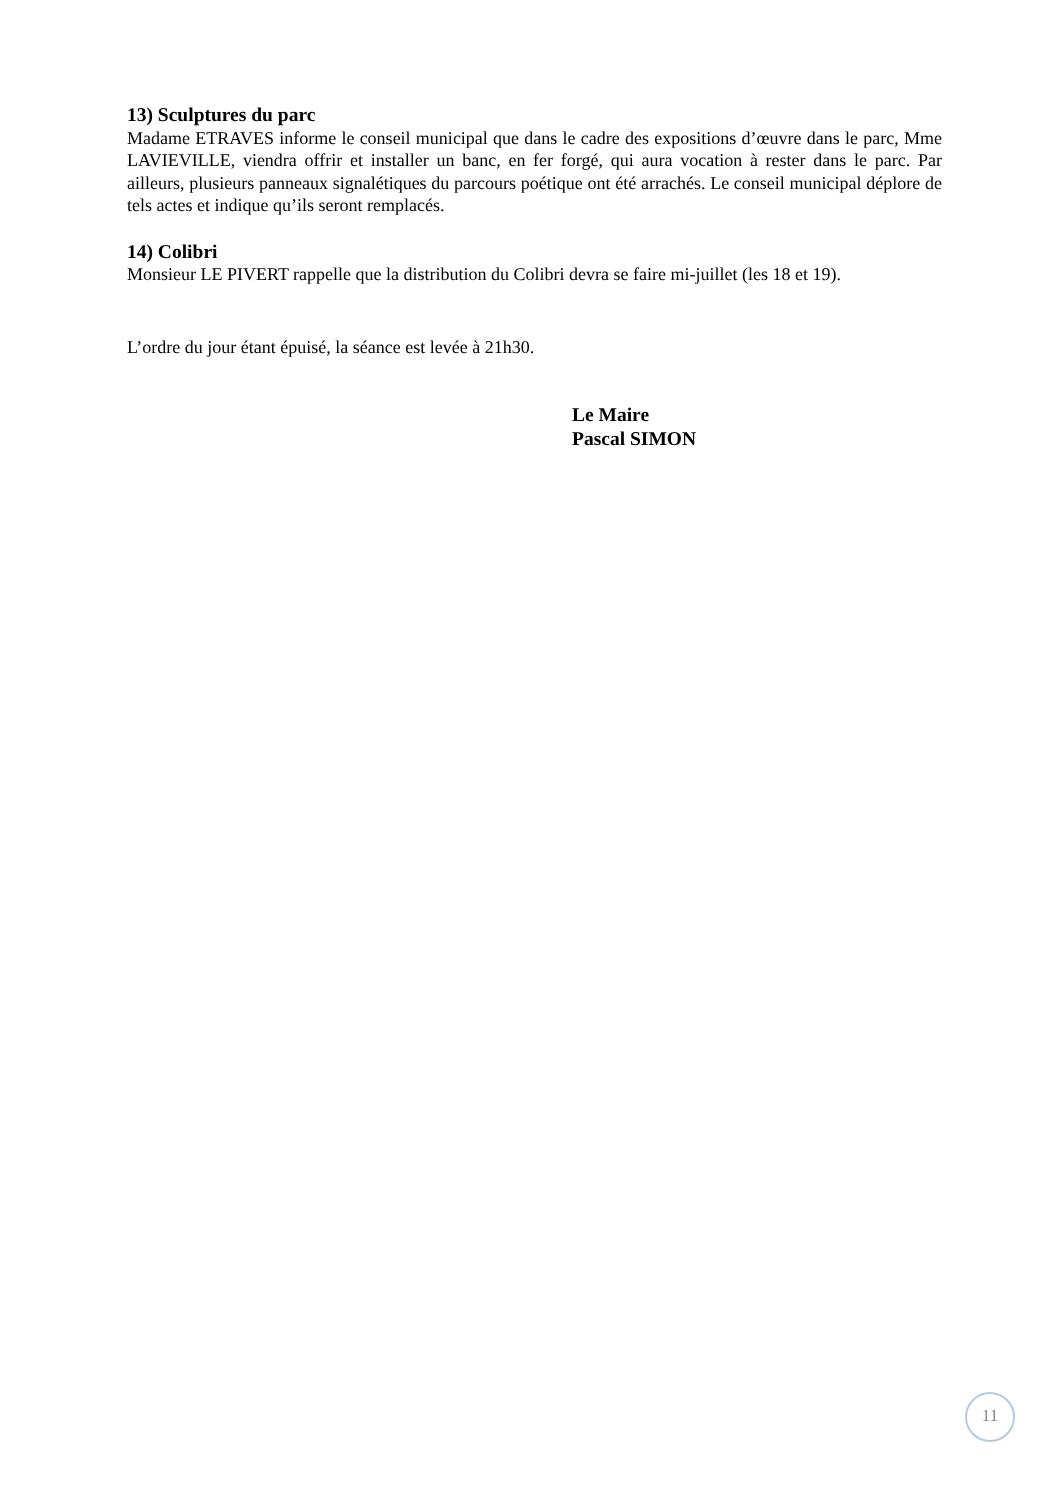13) Sculptures du parc
Madame ETRAVES informe le conseil municipal que dans le cadre des expositions d’œuvre dans le parc, Mme LAVIEVILLE, viendra offrir et installer un banc, en fer forgé, qui aura vocation à rester dans le parc. Par ailleurs, plusieurs panneaux signalétiques du parcours poétique ont été arrachés. Le conseil municipal déplore de tels actes et indique qu’ils seront remplacés.
14) Colibri
Monsieur LE PIVERT rappelle que la distribution du Colibri devra se faire mi-juillet (les 18 et 19).
L’ordre du jour étant épuisé, la séance est levée à 21h30.
Le Maire
Pascal SIMON
11